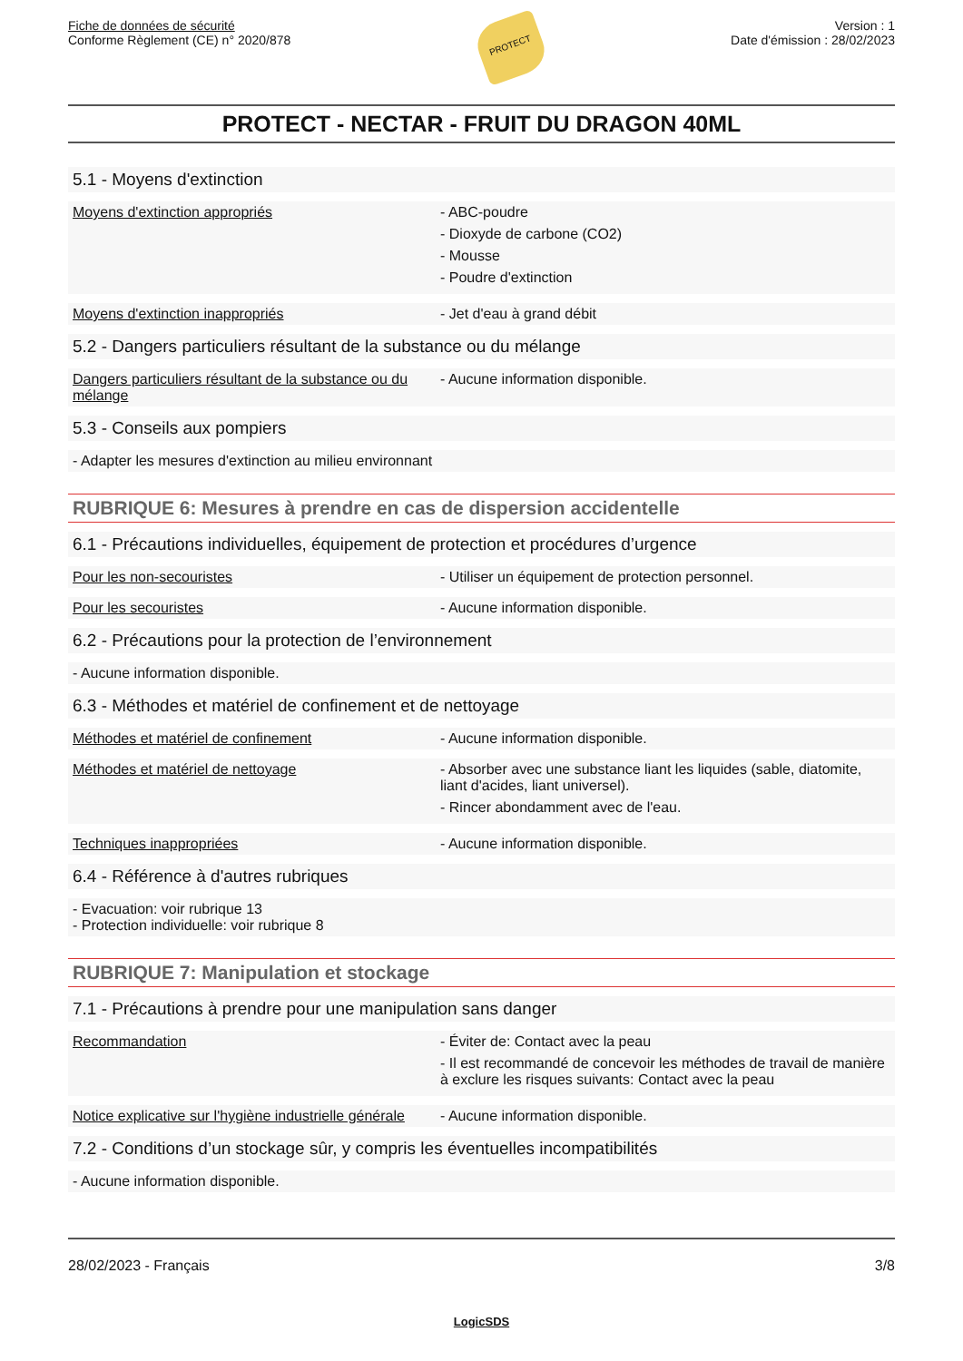Fiche de données de sécurité
Conforme Règlement (CE) n° 2020/878
PROTECT
Version : 1
Date d'émission : 28/02/2023
PROTECT - NECTAR - FRUIT DU DRAGON 40ML
5.1 - Moyens d'extinction
Moyens d'extinction appropriés - ABC-poudre
- Dioxyde de carbone (CO2)
- Mousse
- Poudre d'extinction
Moyens d'extinction inappropriés - Jet d'eau à grand débit
5.2 - Dangers particuliers résultant de la substance ou du mélange
Dangers particuliers résultant de la substance ou du mélange
- Aucune information disponible.
5.3 - Conseils aux pompiers
- Adapter les mesures d'extinction au milieu environnant
RUBRIQUE 6: Mesures à prendre en cas de dispersion accidentelle
6.1 - Précautions individuelles, équipement de protection et procédures d’urgence
Pour les non-secouristes - Utiliser un équipement de protection personnel.
Pour les secouristes - Aucune information disponible.
6.2 - Précautions pour la protection de l’environnement
- Aucune information disponible.
6.3 - Méthodes et matériel de confinement et de nettoyage
Méthodes et matériel de confinement - Aucune information disponible.
Méthodes et matériel de nettoyage - Absorber avec une substance liant les liquides (sable, diatomite, liant d'acides, liant universel).
- Rincer abondamment avec de l'eau.
Techniques inappropriées - Aucune information disponible.
6.4 - Référence à d'autres rubriques
- Evacuation: voir rubrique 13
- Protection individuelle: voir rubrique 8
RUBRIQUE 7: Manipulation et stockage
7.1 - Précautions à prendre pour une manipulation sans danger
Recommandation - Éviter de: Contact avec la peau
- Il est recommandé de concevoir les méthodes de travail de manière à exclure les risques suivants: Contact avec la peau
Notice explicative sur l'hygiène industrielle générale
- Aucune information disponible.
7.2 - Conditions d’un stockage sûr, y compris les éventuelles incompatibilités
- Aucune information disponible.
28/02/2023 - Français 3/8
LogicSDS